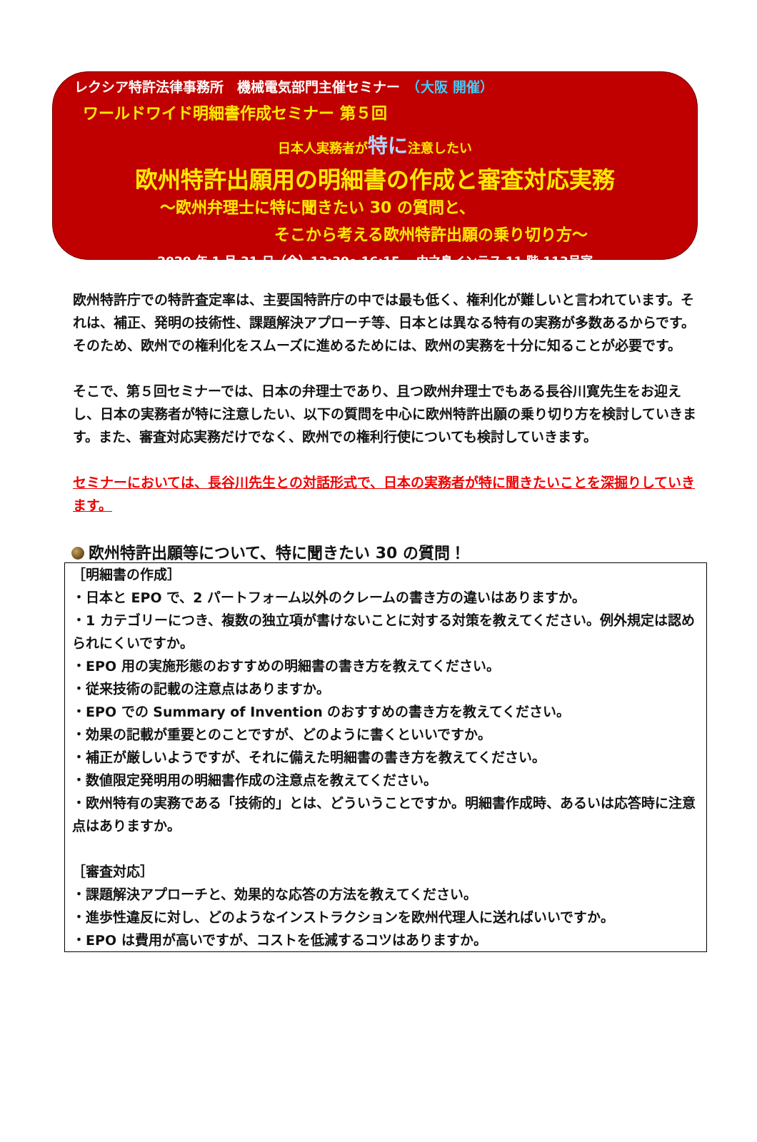レクシア特許法律事務所　機械電気部門主催セミナー　（大阪 開催）
ワールドワイド明細書作成セミナー 第５回
日本人実務者が特に注意したい
欧州特許出願用の明細書の作成と審査対応実務
～欧州弁理士に特に聞きたい 30 の質問と、
そこから考える欧州特許出願の乗り切り方～
2020 年 1 月 31 日（金）13:30～16:15　 中之島インテス 11 階 113号室
欧州特許庁での特許査定率は、主要国特許庁の中では最も低く、権利化が難しいと言われています。それは、補正、発明の技術性、課題解決アプローチ等、日本とは異なる特有の実務が多数あるからです。そのため、欧州での権利化をスムーズに進めるためには、欧州の実務を十分に知ることが必要です。
そこで、第５回セミナーでは、日本の弁理士であり、且つ欧州弁理士でもある長谷川寛先生をお迎えし、日本の実務者が特に注意したい、以下の質問を中心に欧州特許出願の乗り切り方を検討していきます。また、審査対応実務だけでなく、欧州での権利行使についても検討していきます。
セミナーにおいては、長谷川先生との対話形式で、日本の実務者が特に聞きたいことを深掘りしていきます。
欧州特許出願等について、特に聞きたい 30 の質問！
［明細書の作成］
・日本と EPO で、2 パートフォーム以外のクレームの書き方の違いはありますか。
・1 カテゴリーにつき、複数の独立項が書けないことに対する対策を教えてください。例外規定は認められにくいですか。
・EPO 用の実施形態のおすすめの明細書の書き方を教えてください。
・従来技術の記載の注意点はありますか。
・EPO での Summary of Invention のおすすめの書き方を教えてください。
・効果の記載が重要とのことですが、どのように書くといいですか。
・補正が厳しいようですが、それに備えた明細書の書き方を教えてください。
・数値限定発明用の明細書作成の注意点を教えてください。
・欧州特有の実務である「技術的」とは、どういうことですか。明細書作成時、あるいは応答時に注意点はありますか。
［審査対応］
・課題解決アプローチと、効果的な応答の方法を教えてください。
・進歩性違反に対し、どのようなインストラクションを欧州代理人に送ればいいですか。
・EPO は費用が高いですが、コストを低減するコツはありますか。